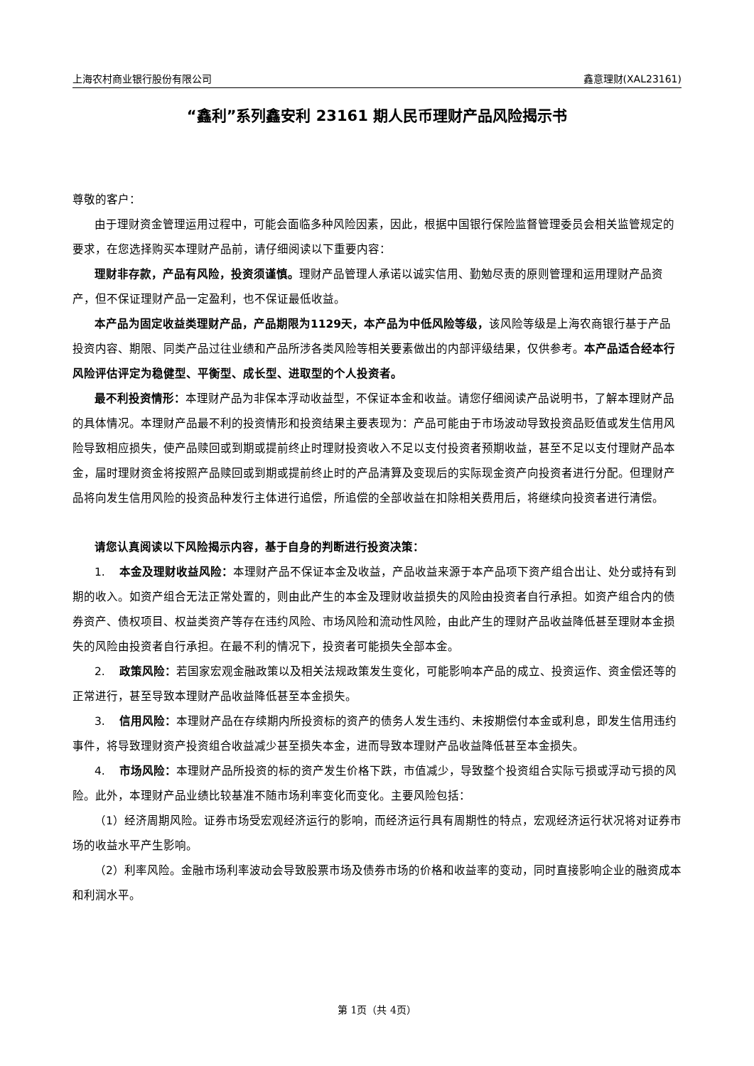上海农村商业银行股份有限公司 鑫意理财(XAL23161)
“鑫利”系列鑫安利 23161 期人民币理财产品风险揭示书
尊敬的客户：
由于理财资金管理运用过程中，可能会面临多种风险因素，因此，根据中国银行保险监督管理委员会相关监管规定的要求，在您选择购买本理财产品前，请仔细阅读以下重要内容：
理财非存款，产品有风险，投资须谨慎。理财产品管理人承诺以诚实信用、勤勉尽责的原则管理和运用理财产品资产，但不保证理财产品一定盈利，也不保证最低收益。
本产品为固定收益类理财产品，产品期限为1129天，本产品为中低风险等级，该风险等级是上海农商银行基于产品投资内容、期限、同类产品过往业绩和产品所涉各类风险等相关要素做出的内部评级结果，仅供参考。本产品适合经本行风险评估评定为稳健型、平衡型、成长型、进取型的个人投资者。
最不利投资情形：本理财产品为非保本浮动收益型，不保证本金和收益。请您仔细阅读产品说明书，了解本理财产品的具体情况。本理财产品最不利的投资情形和投资结果主要表现为：产品可能由于市场波动导致投资品贬值或发生信用风险导致相应损失，使产品赎回或到期或提前终止时理财投资收入不足以支付投资者预期收益，甚至不足以支付理财产品本金，届时理财资金将按照产品赎回或到期或提前终止时的产品清算及变现后的实际现金资产向投资者进行分配。但理财产品将向发生信用风险的投资品种发行主体进行追偿，所追偿的全部收益在扣除相关费用后，将继续向投资者进行清偿。
请您认真阅读以下风险揭示内容，基于自身的判断进行投资决策：
1. 本金及理财收益风险：本理财产品不保证本金及收益，产品收益来源于本产品项下资产组合出让、处分或持有到期的收入。如资产组合无法正常处置的，则由此产生的本金及理财收益损失的风险由投资者自行承担。如资产组合内的债券资产、债权项目、权益类资产等存在违约风险、市场风险和流动性风险，由此产生的理财产品收益降低甚至理财本金损失的风险由投资者自行承担。在最不利的情况下，投资者可能损失全部本金。
2. 政策风险：若国家宏观金融政策以及相关法规政策发生变化，可能影响本产品的成立、投资运作、资金偿还等的正常进行，甚至导致本理财产品收益降低甚至本金损失。
3. 信用风险：本理财产品在存续期内所投资标的资产的债务人发生违约、未按期偿付本金或利息，即发生信用违约事件，将导致理财资产投资组合收益减少甚至损失本金，进而导致本理财产品收益降低甚至本金损失。
4. 市场风险：本理财产品所投资的标的资产发生价格下跌，市值减少，导致整个投资组合实际亏损或浮动亏损的风险。此外，本理财产品业绩比较基准不随市场利率变化而变化。主要风险包括：
（1）经济周期风险。证券市场受宏观经济运行的影响，而经济运行具有周期性的特点，宏观经济运行状况将对证券市场的收益水平产生影响。
（2）利率风险。金融市场利率波动会导致股票市场及债券市场的价格和收益率的变动，同时直接影响企业的融资成本和利润水平。
第 1页（共 4页）